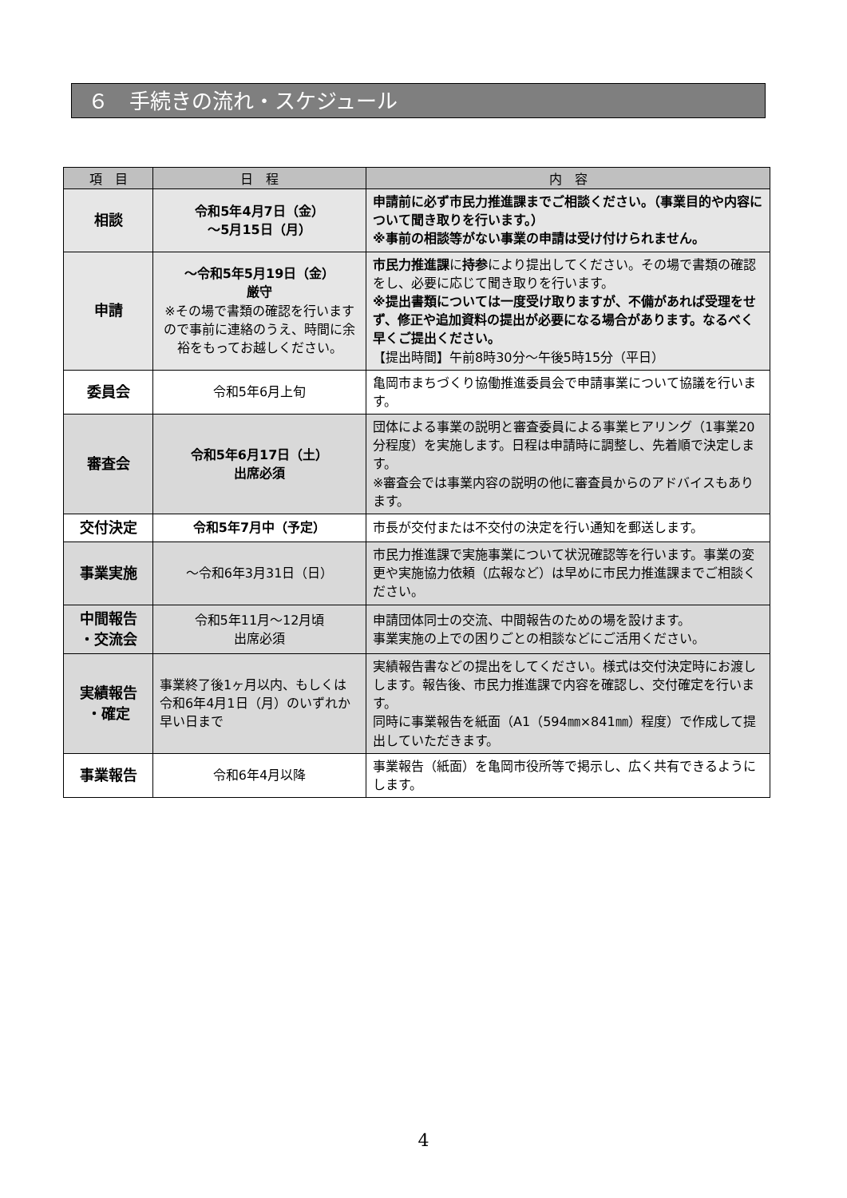６　手続きの流れ・スケジュール
| 項 目 | 日 程 | 内 容 |
| --- | --- | --- |
| 相談 | 令和5年4月7日（金） ～5月15日（月） | 申請前に必ず市民力推進課までご相談ください。（事業目的や内容について聞き取りを行います。） ※事前の相談等がない事業の申請は受け付けられません。 |
| 申請 | ～令和5年5月19日（金） 厳守 ※その場で書類の確認を行いますので事前に連絡のうえ、時間に余裕をもってお越しください。 | 市民力推進課 に 持参 により提出してください。その場で書類の確認をし、必要に応じて聞き取りを行います。 ※提出書類については一度受け取りますが、不備があれば受理をせず、修正や追加資料の提出が必要になる場合があります。なるべく早くご提出ください。 【提出時間】午前8時30分～午後5時15分（平日） |
| 委員会 | 令和5年6月上旬 | 亀岡市まちづくり協働推進委員会で申請事業について協議を行います。 |
| 審査会 | 令和5年6月17日（土） 出席必須 | 団体による事業の説明と審査委員による事業ヒアリング（1事業20分程度）を実施します。日程は申請時に調整し、先着順で決定します。 ※審査会では事業内容の説明の他に審査員からのアドバイスもあります。 |
| 交付決定 | 令和5年7月中（予定） | 市長が交付または不交付の決定を行い通知を郵送します。 |
| 事業実施 | ～令和6年3月31日（日） | 市民力推進課で実施事業について状況確認等を行います。事業の変更や実施協力依頼（広報など）は早めに市民力推進課までご相談ください。 |
| 中間報告 ・交流会 | 令和5年11月～12月頃 出席必須 | 申請団体同士の交流、中間報告のための場を設けます。 事業実施の上での困りごとの相談などにご活用ください。 |
| 実績報告 ・確定 | 事業終了後1ヶ月以内、もしくは令和6年4月1日（月）のいずれか早い日まで | 実績報告書などの提出をしてください。様式は交付決定時にお渡しします。報告後、市民力推進課で内容を確認し、交付確定を行います。 同時に事業報告を紙面（A1（594㎜×841㎜）程度）で作成して提出していただきます。 |
| 事業報告 | 令和6年4月以降 | 事業報告（紙面）を亀岡市役所等で掲示し、広く共有できるようにします。 |
4